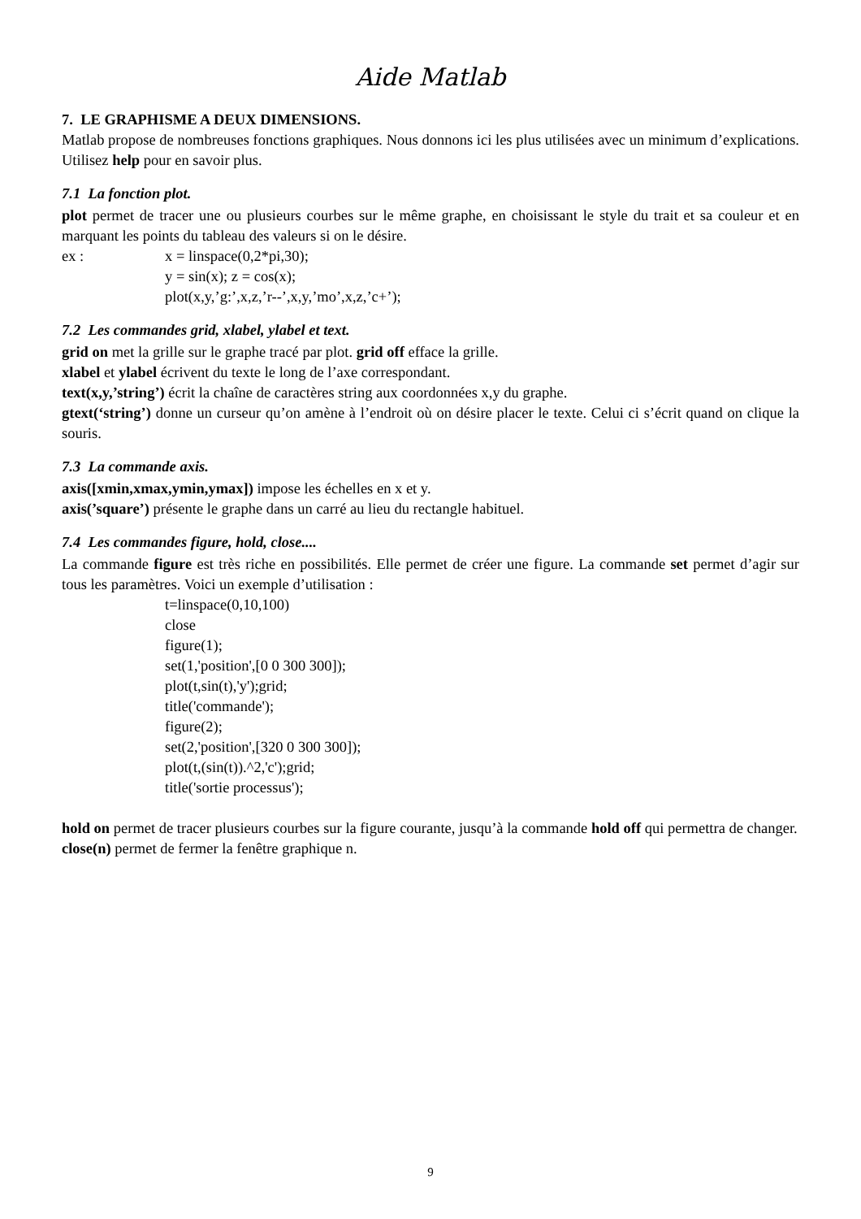Aide Matlab
7. LE GRAPHISME A DEUX DIMENSIONS.
Matlab propose de nombreuses fonctions graphiques. Nous donnons ici les plus utilisées avec un minimum d’explications. Utilisez help pour en savoir plus.
7.1 La fonction plot.
plot permet de tracer une ou plusieurs courbes sur le même graphe, en choisissant le style du trait et sa couleur et en marquant les points du tableau des valeurs si on le désire.
ex : x = linspace(0,2*pi,30);
y = sin(x); z = cos(x);
plot(x,y,’g:’,x,z,’r--’,x,y,’mo’,x,z,’c+’);
7.2 Les commandes grid, xlabel, ylabel et text.
grid on met la grille sur le graphe tracé par plot. grid off efface la grille.
xlabel et ylabel écrivent du texte le long de l’axe correspondant.
text(x,y,’string’) écrit la chaîne de caractères string aux coordonnées x,y du graphe.
gtext(‘string’) donne un curseur qu’on amène à l’endroit où on désire placer le texte. Celui ci s’écrit quand on clique la souris.
7.3 La commande axis.
axis([xmin,xmax,ymin,ymax]) impose les échelles en x et y.
axis(’square’) présente le graphe dans un carré au lieu du rectangle habituel.
7.4 Les commandes figure, hold, close....
La commande figure est très riche en possibilités. Elle permet de créer une figure. La commande set permet d’agir sur tous les paramètres. Voici un exemple d’utilisation :
t=linspace(0,10,100)
close
figure(1);
set(1,'position',[0 0 300 300]);
plot(t,sin(t),'y');grid;
title('commande');
figure(2);
set(2,'position',[320 0 300 300]);
plot(t,(sin(t)).^2,'c');grid;
title('sortie processus');
hold on permet de tracer plusieurs courbes sur la figure courante, jusqu’à la commande hold off qui permettra de changer.
close(n) permet de fermer la fenêtre graphique n.
9